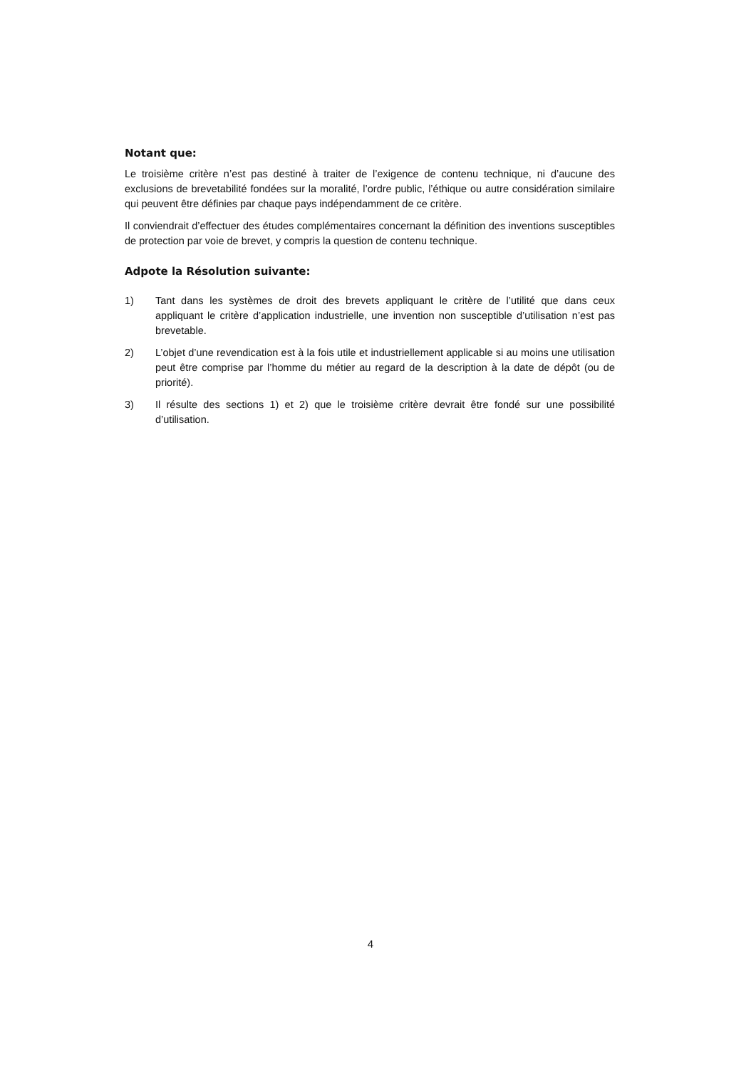Notant que:
Le troisième critère n’est pas destiné à traiter de l’exigence de contenu technique, ni d’aucune des exclusions de brevetabilité fondées sur la moralité, l’ordre public, l’éthique ou autre considération similaire qui peuvent être définies par chaque pays indépendamment de ce critère.
Il conviendrait d’effectuer des études complémentaires concernant la définition des inventions susceptibles de protection par voie de brevet, y compris la question de contenu technique.
Adpote la Résolution suivante:
1) Tant dans les systèmes de droit des brevets appliquant le critère de l’utilité que dans ceux appliquant le critère d’application industrielle, une invention non susceptible d’utilisation n’est pas brevetable.
2) L’objet d’une revendication est à la fois utile et industriellement applicable si au moins une utilisation peut être comprise par l’homme du métier au regard de la description à la date de dépôt (ou de priorité).
3) Il résulte des sections 1) et 2) que le troisième critère devrait être fondé sur une possibilité d’utilisation.
4